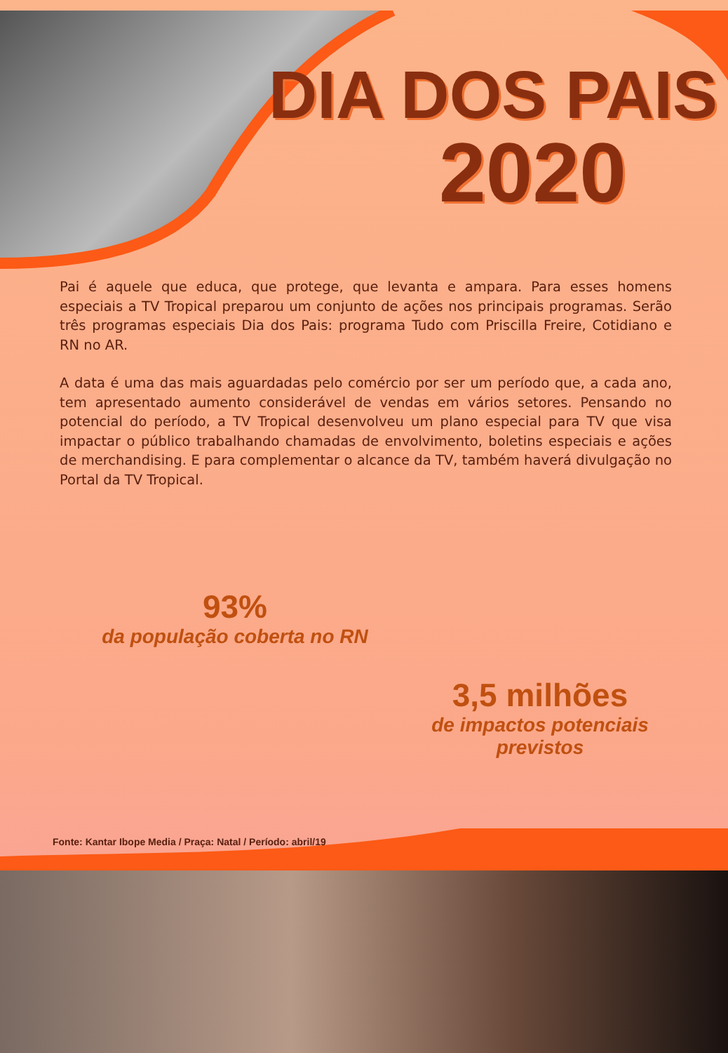DIA DOS PAIS
2020
Pai é aquele que educa, que protege, que levanta e ampara. Para esses homens especiais a TV Tropical preparou um conjunto de ações nos principais programas. Serão três programas especiais Dia dos Pais: programa Tudo com Priscilla Freire, Cotidiano e RN no AR.
A data é uma das mais aguardadas pelo comércio por ser um período que, a cada ano, tem apresentado aumento considerável de vendas em vários setores. Pensando no potencial do período, a TV Tropical desenvolveu um plano especial para TV que visa impactar o público trabalhando chamadas de envolvimento, boletins especiais e ações de merchandising. E para complementar o alcance da TV, também haverá divulgação no Portal da TV Tropical.
93%
da população coberta no RN
3,5 milhões
de impactos potenciais previstos
Fonte: Kantar Ibope Media / Praça: Natal / Período: abril/19